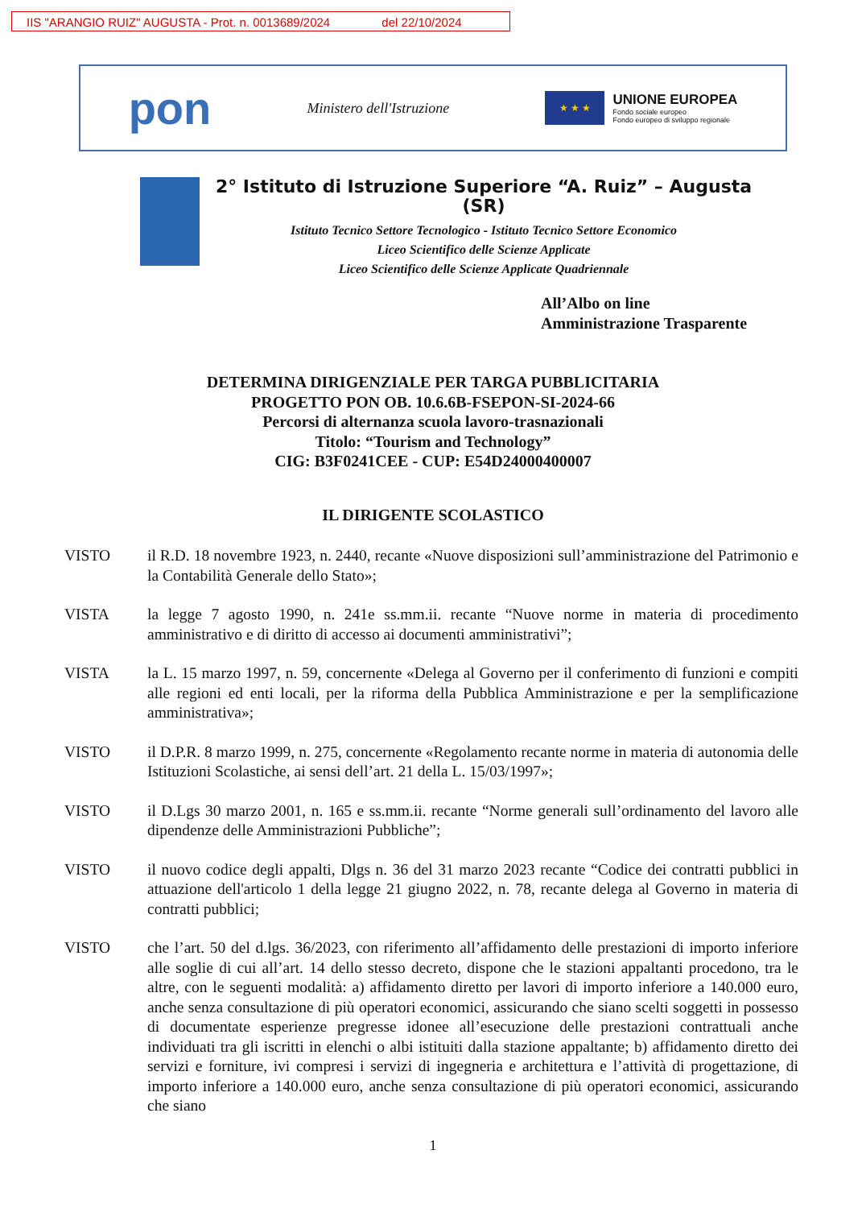IIS "ARANGIO RUIZ" AUGUSTA - Prot. n. 0013689/2024 del 22/10/2024
pon
Ministero dell'Istruzione
★ ★ ★
UNIONE EUROPEA
Fondo sociale europeo
Fondo europeo di sviluppo regionale
2° Istituto di Istruzione Superiore “A. Ruiz” – Augusta (SR)
Istituto Tecnico Settore Tecnologico - Istituto Tecnico Settore Economico
Liceo Scientifico delle Scienze Applicate
Liceo Scientifico delle Scienze Applicate Quadriennale
All’Albo on line
Amministrazione Trasparente
DETERMINA DIRIGENZIALE PER TARGA PUBBLICITARIA
PROGETTO PON OB. 10.6.6B-FSEPON-SI-2024-66
Percorsi di alternanza scuola lavoro-trasnazionali
Titolo: “Tourism and Technology”
CIG: B3F0241CEE - CUP: E54D24000400007
IL DIRIGENTE SCOLASTICO
VISTO il R.D. 18 novembre 1923, n. 2440, recante «Nuove disposizioni sull’amministrazione del Patrimonio e la Contabilità Generale dello Stato»;
VISTA la legge 7 agosto 1990, n. 241e ss.mm.ii. recante “Nuove norme in materia di procedimento amministrativo e di diritto di accesso ai documenti amministrativi”;
VISTA la L. 15 marzo 1997, n. 59, concernente «Delega al Governo per il conferimento di funzioni e compiti alle regioni ed enti locali, per la riforma della Pubblica Amministrazione e per la semplificazione amministrativa»;
VISTO il D.P.R. 8 marzo 1999, n. 275, concernente «Regolamento recante norme in materia di autonomia delle Istituzioni Scolastiche, ai sensi dell’art. 21 della L. 15/03/1997»;
VISTO il D.Lgs 30 marzo 2001, n. 165 e ss.mm.ii. recante “Norme generali sull’ordinamento del lavoro alle dipendenze delle Amministrazioni Pubbliche”;
VISTO il nuovo codice degli appalti, Dlgs n. 36 del 31 marzo 2023 recante “Codice dei contratti pubblici in attuazione dell'articolo 1 della legge 21 giugno 2022, n. 78, recante delega al Governo in materia di contratti pubblici;
VISTO che l’art. 50 del d.lgs. 36/2023, con riferimento all’affidamento delle prestazioni di importo inferiore alle soglie di cui all’art. 14 dello stesso decreto, dispone che le stazioni appaltanti procedono, tra le altre, con le seguenti modalità: a) affidamento diretto per lavori di importo inferiore a 140.000 euro, anche senza consultazione di più operatori economici, assicurando che siano scelti soggetti in possesso di documentate esperienze pregresse idonee all’esecuzione delle prestazioni contrattuali anche individuati tra gli iscritti in elenchi o albi istituiti dalla stazione appaltante; b) affidamento diretto dei servizi e forniture, ivi compresi i servizi di ingegneria e architettura e l’attività di progettazione, di importo inferiore a 140.000 euro, anche senza consultazione di più operatori economici, assicurando che siano
1